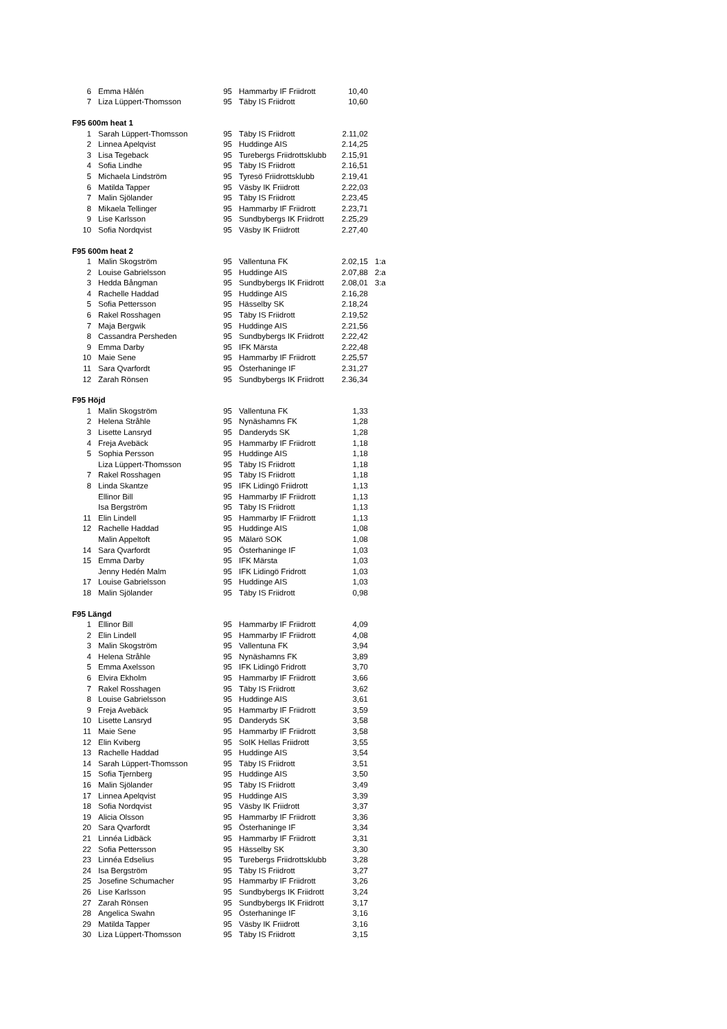| 6 | Emma Hålén | 95 | Hammarby IF Friidrott | 10,40 | |
| 7 | Liza Lüppert-Thomsson | 95 | Täby IS Friidrott | 10,60 | |
| F95 600m heat 1 | | | | | |
| 1 | Sarah Lüppert-Thomsson | 95 | Täby IS Friidrott | 2.11,02 | |
| 2 | Linnea Apelqvist | 95 | Huddinge AIS | 2.14,25 | |
| 3 | Lisa Tegeback | 95 | Turebergs Friidrottsklubb | 2.15,91 | |
| 4 | Sofia Lindhe | 95 | Täby IS Friidrott | 2.16,51 | |
| 5 | Michaela Lindström | 95 | Tyresö Friidrottsklubb | 2.19,41 | |
| 6 | Matilda Tapper | 95 | Väsby IK Friidrott | 2.22,03 | |
| 7 | Malin Sjölander | 95 | Täby IS Friidrott | 2.23,45 | |
| 8 | Mikaela Tellinger | 95 | Hammarby IF Friidrott | 2.23,71 | |
| 9 | Lise Karlsson | 95 | Sundbybergs IK Friidrott | 2.25,29 | |
| 10 | Sofia Nordqvist | 95 | Väsby IK Friidrott | 2.27,40 | |
| F95 600m heat 2 | | | | | |
| 1 | Malin Skogström | 95 | Vallentuna FK | 2.02,15 | 1:a |
| 2 | Louise Gabrielsson | 95 | Huddinge AIS | 2.07,88 | 2:a |
| 3 | Hedda Bångman | 95 | Sundbybergs IK Friidrott | 2.08,01 | 3:a |
| 4 | Rachelle Haddad | 95 | Huddinge AIS | 2.16,28 | |
| 5 | Sofia Pettersson | 95 | Hässelby SK | 2.18,24 | |
| 6 | Rakel Rosshagen | 95 | Täby IS Friidrott | 2.19,52 | |
| 7 | Maja Bergwik | 95 | Huddinge AIS | 2.21,56 | |
| 8 | Cassandra Persheden | 95 | Sundbybergs IK Friidrott | 2.22,42 | |
| 9 | Emma Darby | 95 | IFK Märsta | 2.22,48 | |
| 10 | Maie Sene | 95 | Hammarby IF Friidrott | 2.25,57 | |
| 11 | Sara Qvarfordt | 95 | Österhaninge IF | 2.31,27 | |
| 12 | Zarah Rönsen | 95 | Sundbybergs IK Friidrott | 2.36,34 | |
| F95 Höjd | | | | | |
| 1 | Malin Skogström | 95 | Vallentuna FK | 1,33 | |
| 2 | Helena Stråhle | 95 | Nynäshamns FK | 1,28 | |
| 3 | Lisette Lansryd | 95 | Danderyds SK | 1,28 | |
| 4 | Freja Avebäck | 95 | Hammarby IF Friidrott | 1,18 | |
| 5 | Sophia Persson | 95 | Huddinge AIS | 1,18 | |
| | Liza Lüppert-Thomsson | 95 | Täby IS Friidrott | 1,18 | |
| 7 | Rakel Rosshagen | 95 | Täby IS Friidrott | 1,18 | |
| 8 | Linda Skantze | 95 | IFK Lidingö Friidrott | 1,13 | |
| | Ellinor Bill | 95 | Hammarby IF Friidrott | 1,13 | |
| | Isa Bergström | 95 | Täby IS Friidrott | 1,13 | |
| 11 | Elin Lindell | 95 | Hammarby IF Friidrott | 1,13 | |
| 12 | Rachelle Haddad | 95 | Huddinge AIS | 1,08 | |
| | Malin Appeltoft | 95 | Mälarö SOK | 1,08 | |
| 14 | Sara Qvarfordt | 95 | Österhaninge IF | 1,03 | |
| 15 | Emma Darby | 95 | IFK Märsta | 1,03 | |
| | Jenny Hedén Malm | 95 | IFK Lidingö Fridrott | 1,03 | |
| 17 | Louise Gabrielsson | 95 | Huddinge AIS | 1,03 | |
| 18 | Malin Sjölander | 95 | Täby IS Friidrott | 0,98 | |
| F95 Längd | | | | | |
| 1 | Ellinor Bill | 95 | Hammarby IF Friidrott | 4,09 | |
| 2 | Elin Lindell | 95 | Hammarby IF Friidrott | 4,08 | |
| 3 | Malin Skogström | 95 | Vallentuna FK | 3,94 | |
| 4 | Helena Stråhle | 95 | Nynäshamns FK | 3,89 | |
| 5 | Emma Axelsson | 95 | IFK Lidingö Fridrott | 3,70 | |
| 6 | Elvira Ekholm | 95 | Hammarby IF Friidrott | 3,66 | |
| 7 | Rakel Rosshagen | 95 | Täby IS Friidrott | 3,62 | |
| 8 | Louise Gabrielsson | 95 | Huddinge AIS | 3,61 | |
| 9 | Freja Avebäck | 95 | Hammarby IF Friidrott | 3,59 | |
| 10 | Lisette Lansryd | 95 | Danderyds SK | 3,58 | |
| 11 | Maie Sene | 95 | Hammarby IF Friidrott | 3,58 | |
| 12 | Elin Kviberg | 95 | SoIK Hellas Friidrott | 3,55 | |
| 13 | Rachelle Haddad | 95 | Huddinge AIS | 3,54 | |
| 14 | Sarah Lüppert-Thomsson | 95 | Täby IS Friidrott | 3,51 | |
| 15 | Sofia Tjernberg | 95 | Huddinge AIS | 3,50 | |
| 16 | Malin Sjölander | 95 | Täby IS Friidrott | 3,49 | |
| 17 | Linnea Apelqvist | 95 | Huddinge AIS | 3,39 | |
| 18 | Sofia Nordqvist | 95 | Väsby IK Friidrott | 3,37 | |
| 19 | Alicia Olsson | 95 | Hammarby IF Friidrott | 3,36 | |
| 20 | Sara Qvarfordt | 95 | Österhaninge IF | 3,34 | |
| 21 | Linnéa Lidbäck | 95 | Hammarby IF Friidrott | 3,31 | |
| 22 | Sofia Pettersson | 95 | Hässelby SK | 3,30 | |
| 23 | Linnéa Edselius | 95 | Turebergs Friidrottsklubb | 3,28 | |
| 24 | Isa Bergström | 95 | Täby IS Friidrott | 3,27 | |
| 25 | Josefine Schumacher | 95 | Hammarby IF Friidrott | 3,26 | |
| 26 | Lise Karlsson | 95 | Sundbybergs IK Friidrott | 3,24 | |
| 27 | Zarah Rönsen | 95 | Sundbybergs IK Friidrott | 3,17 | |
| 28 | Angelica Swahn | 95 | Österhaninge IF | 3,16 | |
| 29 | Matilda Tapper | 95 | Väsby IK Friidrott | 3,16 | |
| 30 | Liza Lüppert-Thomsson | 95 | Täby IS Friidrott | 3,15 | |